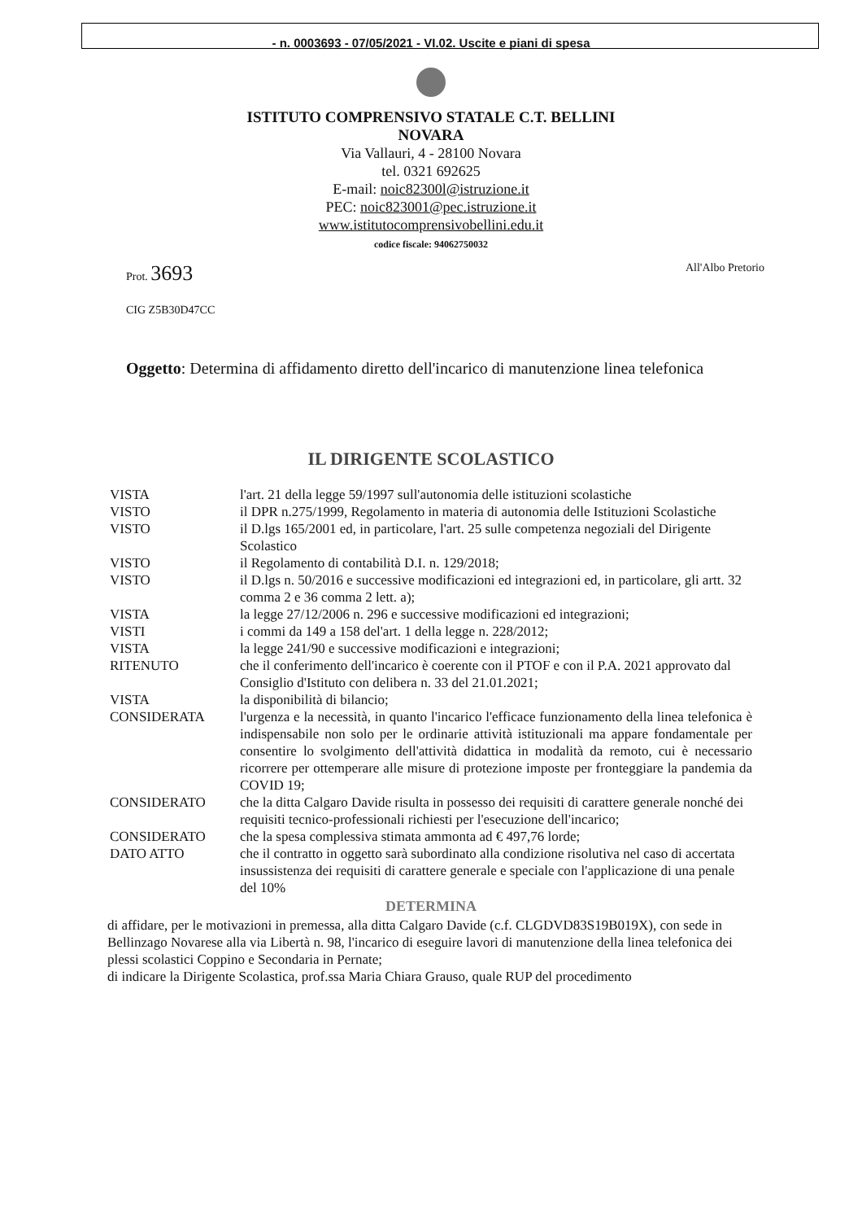- n. 0003693 - 07/05/2021 - VI.02. Uscite e piani di spesa
ISTITUTO COMPRENSIVO STATALE C.T. BELLINI
NOVARA
Via Vallauri, 4 - 28100 Novara
tel. 0321 692625
E-mail: noic82300l@istruzione.it
PEC: noic823001@pec.istruzione.it
www.istitutocomprensivobellini.edu.it
codice fiscale: 94062750032
Prot. 3693 All'Albo Pretorio
CIG Z5B30D47CC
Oggetto: Determina di affidamento diretto dell'incarico di manutenzione linea telefonica
IL DIRIGENTE SCOLASTICO
| VISTA | l'art. 21 della legge 59/1997 sull'autonomia delle istituzioni scolastiche |
| VISTO | il DPR n.275/1999, Regolamento in materia di autonomia delle Istituzioni Scolastiche |
| VISTO | il D.lgs 165/2001 ed, in particolare, l'art. 25 sulle competenza negoziali del Dirigente Scolastico |
| VISTO | il Regolamento di contabilità D.I. n. 129/2018; |
| VISTO | il D.lgs n. 50/2016 e successive modificazioni ed integrazioni ed, in particolare, gli artt. 32 comma 2 e 36 comma 2 lett. a); |
| VISTA | la legge 27/12/2006 n. 296 e successive modificazioni ed integrazioni; |
| VISTI | i commi da 149 a 158 del'art. 1 della legge n. 228/2012; |
| VISTA | la legge 241/90 e successive modificazioni e integrazioni; |
| RITENUTO | che il conferimento dell'incarico è coerente con il PTOF e con il P.A. 2021 approvato dal Consiglio d'Istituto con delibera n. 33 del 21.01.2021; |
| VISTA | la disponibilità di bilancio; |
| CONSIDERATA | l'urgenza e la necessità, in quanto l'incarico l'efficace funzionamento della linea telefonica è indispensabile non solo per le ordinarie attività istituzionali ma appare fondamentale per consentire lo svolgimento dell'attività didattica in modalità da remoto, cui è necessario ricorrere per ottemperare alle misure di protezione imposte per fronteggiare la pandemia da COVID 19; |
| CONSIDERATO | che la ditta Calgaro Davide risulta in possesso dei requisiti di carattere generale nonché dei requisiti tecnico-professionali richiesti per l'esecuzione dell'incarico; |
| CONSIDERATO | che la spesa complessiva stimata ammonta ad € 497,76 lorde; |
| DATO ATTO | che il contratto in oggetto sarà subordinato alla condizione risolutiva nel caso di accertata insussistenza dei requisiti di carattere generale e speciale con l'applicazione di una penale del 10% |
DETERMINA
di affidare, per le motivazioni in premessa, alla ditta Calgaro Davide (c.f. CLGDVD83S19B019X), con sede in Bellinzago Novarese alla via Libertà n. 98, l'incarico di eseguire lavori di manutenzione della linea telefonica dei plessi scolastici Coppino e Secondaria in Pernate;
di indicare la Dirigente Scolastica, prof.ssa Maria Chiara Grauso, quale RUP del procedimento